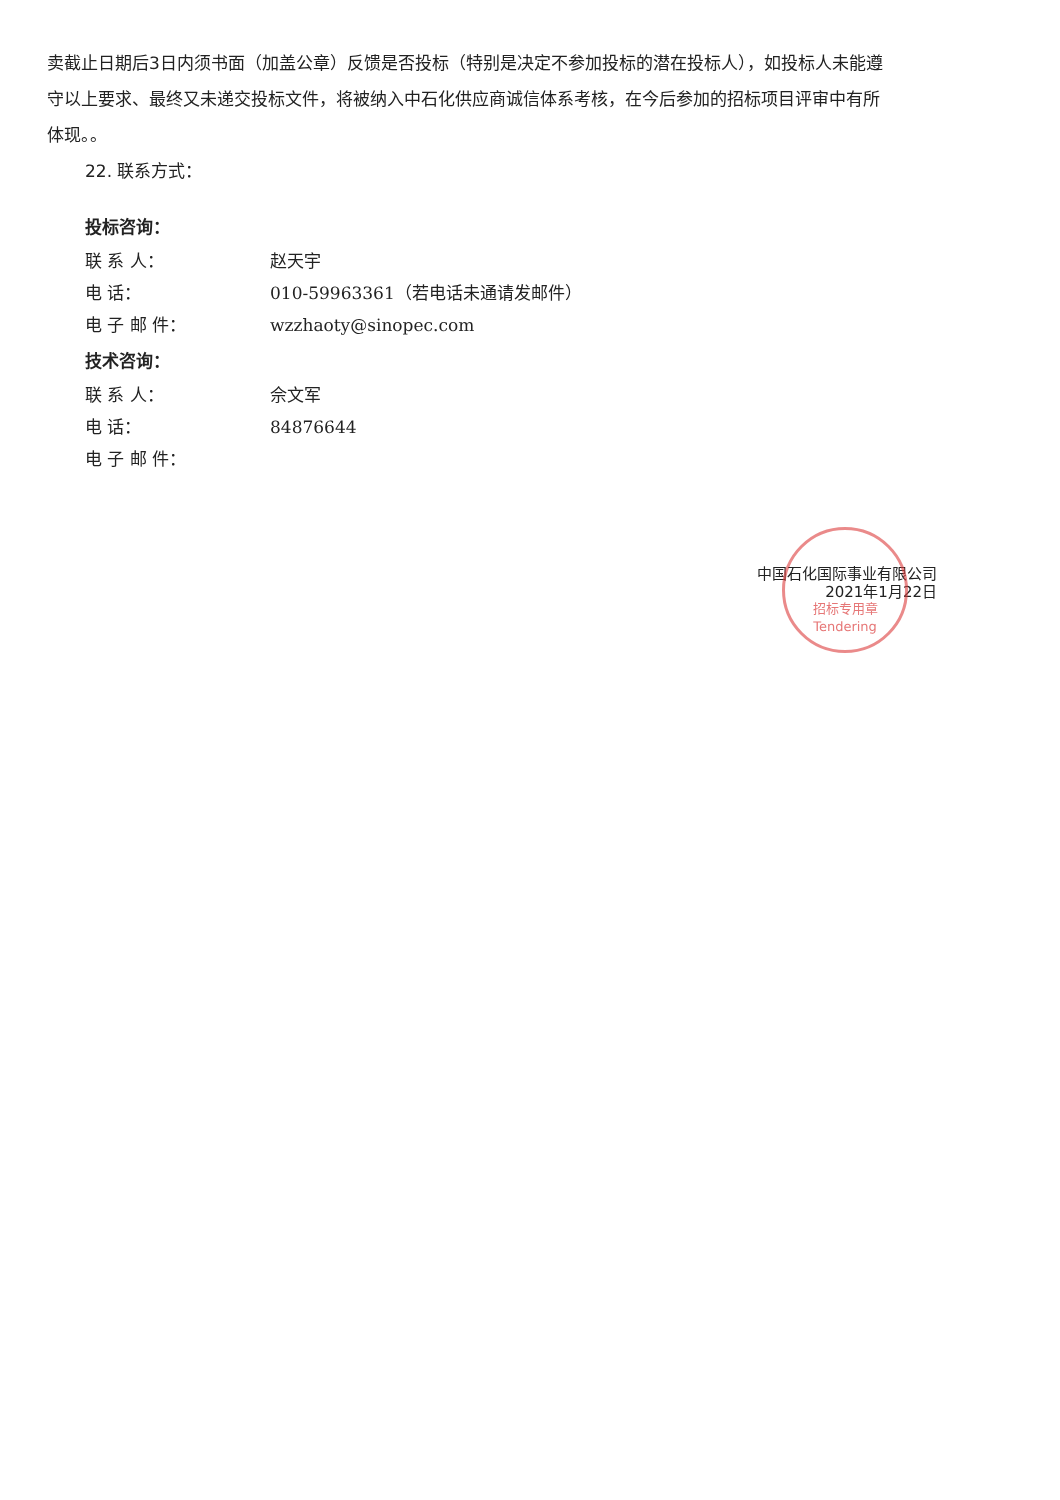卖截止日期后3日内须书面（加盖公章）反馈是否投标（特别是决定不参加投标的潜在投标人），如投标人未能遵守以上要求、最终又未递交投标文件，将被纳入中石化供应商诚信体系考核，在今后参加的招标项目评审中有所体现。。
22. 联系方式：
投标咨询：
联 系 人： 赵天宇
电 话： 010-59963361（若电话未通请发邮件）
电 子 邮 件： wzzhaoty@sinopec.com
技术咨询：
联 系 人： 佘文军
电 话： 84876644
电 子 邮 件：
招标专用章
Tendering
中国石化国际事业有限公司
2021年1月22日